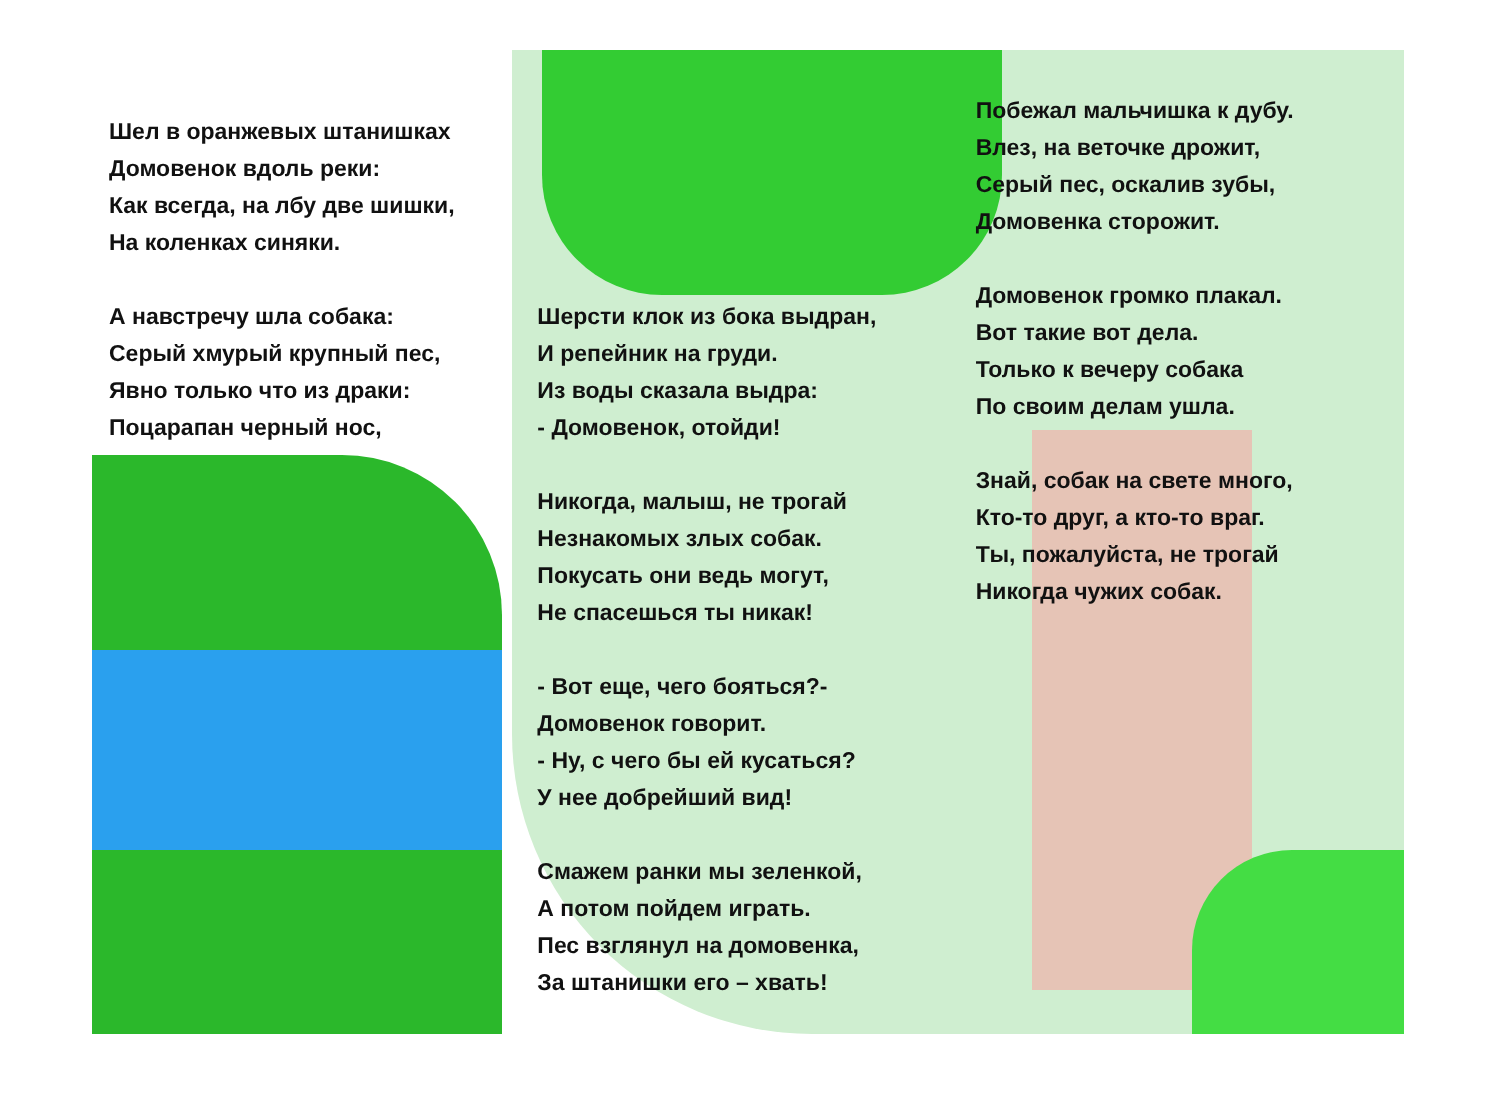Шел в оранжевых штанишках
Домовенок вдоль реки:
Как всегда, на лбу две шишки,
На коленках синяки.
А навстречу шла собака:
Серый хмурый крупный пес,
Явно только что из драки:
Поцарапан черный нос,
Шерсти клок из бока выдран,
И репейник на груди.
Из воды сказала выдра:
- Домовенок, отойди!
Никогда, малыш, не трогай
Незнакомых злых собак.
Покусать они ведь могут,
Не спасешься ты никак!
- Вот еще, чего бояться?-
Домовенок говорит.
- Ну, с чего бы ей кусаться?
У нее добрейший вид!
Смажем ранки мы зеленкой,
А потом пойдем играть.
Пес взглянул на домовенка,
За штанишки его – хвать!
Побежал мальчишка к дубу.
Влез, на веточке дрожит,
Серый пес, оскалив зубы,
Домовенка сторожит.
Домовенок громко плакал.
Вот такие вот дела.
Только к вечеру собака
По своим делам ушла.
Знай, собак на свете много,
Кто-то друг, а кто-то враг.
Ты, пожалуйста, не трогай
Никогда чужих собак.